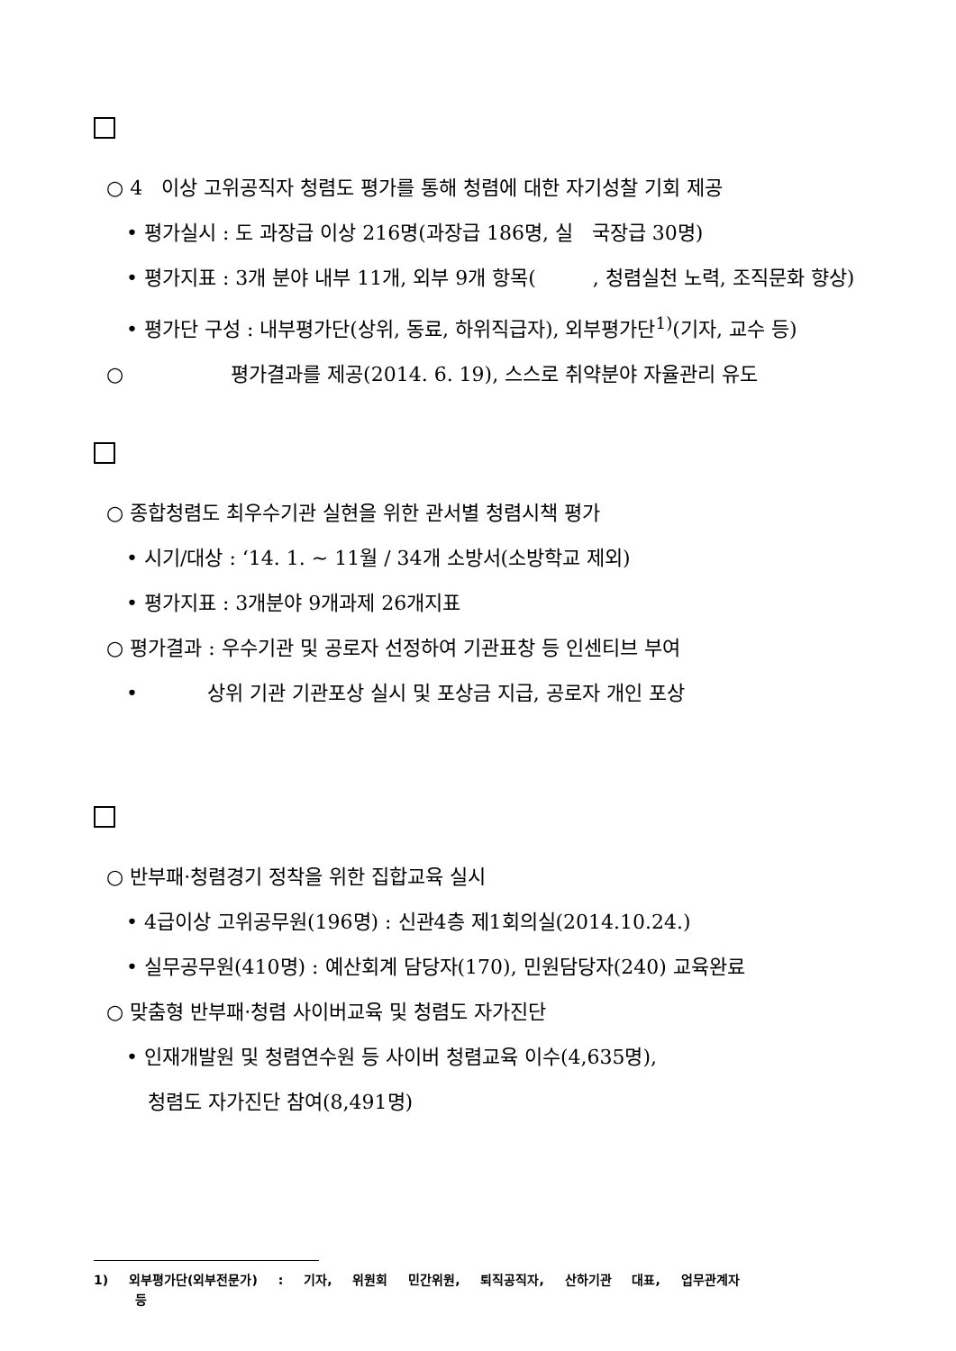○ 4 이상 고위공직자 청렴도 평가를 통해 청렴에 대한 자기성찰 기회 제공
• 평가실시 : 도 과장급 이상 216명(과장급 186명, 실 국장급 30명)
• 평가지표 : 3개 분야 내부 11개, 외부 9개 항목( , 청렴실천 노력, 조직문화 향상)
• 평가단 구성 : 내부평가단(상위, 동료, 하위직급자), 외부평가단<sup>1)</sup>(기자, 교수 등)
○ 평가결과를 제공(2014. 6. 19), 스스로 취약분야 자율관리 유도
○ 종합청렴도 최우수기관 실현을 위한 관서별 청렴시책 평가
• 시기/대상 : ‘14. 1. ~ 11월 / 34개 소방서(소방학교 제외)
• 평가지표 : 3개분야 9개과제 26개지표
○ 평가결과 : 우수기관 및 공로자 선정하여 기관표창 등 인센티브 부여
• 상위 기관 기관포상 실시 및 포상금 지급, 공로자 개인 포상
○ 반부패·청렴경기 정착을 위한 집합교육 실시
• 4급이상 고위공무원(196명) : 신관4층 제1회의실(2014.10.24.)
• 실무공무원(410명) : 예산회계 담당자(170), 민원담당자(240) 교육완료
○ 맞춤형 반부패·청렴 사이버교육 및 청렴도 자가진단
• 인재개발원 및 청렴연수원 등 사이버 청렴교육 이수(4,635명),
청렴도 자가진단 참여(8,491명)
1) 외부평가단(외부전문가) : 기자, 위원회 민간위원, 퇴직공직자, 산하기관 대표, 업무관계자
등